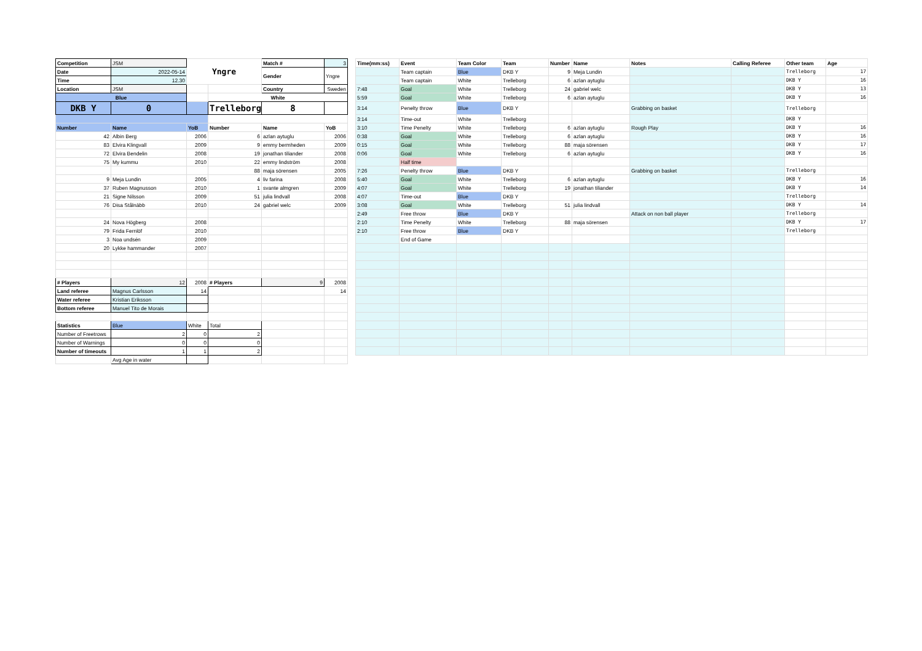| Competition | JSM | Yngre | | Match # | 3 |
| Date | 2022-05-14 | | | Gender | Yngre |
| Time | 12.30 | | | | |
| Location | JSM | | | Country | Sweden |
| Blue | | | White | | |
| DKB Y | 0 | | Trelleborg | 8 | |
| Number | Name | YoB | Number | Name | YoB |
| 42 | Albin Berg | 2006 | 6 | azlan aytuglu | 2006 |
| 83 | Elvira Klingvall | 2009 | 9 | emmy bermheden | 2009 |
| 72 | Elvira Bendelin | 2008 | 19 | jonathan tiliander | 2008 |
| 75 | My kummu | 2010 | 22 | emmy lindström | 2008 |
| | | | 88 | maja sörensen | 2005 |
| 9 | Meja Lundin | 2005 | 4 | liv farina | 2008 |
| 37 | Ruben Magnusson | 2010 | 1 | svante almgren | 2009 |
| 21 | Signe Nilsson | 2009 | 51 | julia lindvall | 2008 |
| 76 | Disa Stålnäbb | 2010 | 24 | gabriel welc | 2009 |
| 24 | Nova Högberg | 2008 | | | |
| 79 | Frida Fernlöf | 2010 | | | |
| 3 | Noa undsén | 2009 | | | |
| 20 | Lykke hammander | 2007 | | | |
| # Players | 12 | 2008 | # Players | 9 | 2008 |
| Land referee | Magnus Carlsson | 14 | | | 14 |
| Water referee | Kristian Eriksson | | | | |
| Bottom referee | Manuel Tito de Morais | | | | |
| Statistics | Blue | White | Total | | |
| Number of Freetrows | 2 | 0 | 2 | | |
| Number of Warnings | 0 | 0 | 0 | | |
| Number of timeouts | 1 | 1 | 2 | | |
| | Avg Age in water | | | | |
| Time(mm:ss) | Event | Team Color | Team | Number | Name | Notes | Calling Referee | Other team | Age |
| --- | --- | --- | --- | --- | --- | --- | --- | --- | --- |
| | Team captain | Blue | DKB Y | 9 | Meja Lundin | | | Trelleborg | 17 |
| | Team captain | White | Trelleborg | 6 | azlan aytuglu | | | DKB Y | 16 |
| 7:48 | Goal | White | Trelleborg | 24 | gabriel welc | | | DKB Y | 13 |
| 5:59 | Goal | White | Trelleborg | 6 | azlan aytuglu | | | DKB Y | 16 |
| 3:14 | Penelty throw | Blue | DKB Y | | | Grabbing on basket | | Trelleborg | |
| 3:14 | Time-out | White | Trelleborg | | | | | DKB Y | |
| 3:10 | Time Penelty | White | Trelleborg | 6 | azlan aytuglu | Rough Play | | DKB Y | 16 |
| 0:38 | Goal | White | Trelleborg | 6 | azlan aytuglu | | | DKB Y | 16 |
| 0:15 | Goal | White | Trelleborg | 88 | maja sörensen | | | DKB Y | 17 |
| 0:06 | Goal | White | Trelleborg | 6 | azlan aytuglu | | | DKB Y | 16 |
| | Half time | | | | | | | | |
| 7:26 | Penelty throw | Blue | DKB Y | | | Grabbing on basket | | Trelleborg | |
| 5:40 | Goal | White | Trelleborg | 6 | azlan aytuglu | | | DKB Y | 16 |
| 4:07 | Goal | White | Trelleborg | 19 | jonathan tiliander | | | DKB Y | 14 |
| 4:07 | Time-out | Blue | DKB Y | | | | | Trelleborg | |
| 3:08 | Goal | White | Trelleborg | 51 | julia lindvall | | | DKB Y | 14 |
| 2:49 | Free throw | Blue | DKB Y | | | Attack on non ball player | | Trelleborg | |
| 2:10 | Time Penelty | White | Trelleborg | 88 | maja sörensen | | | DKB Y | 17 |
| 2:10 | Free throw | Blue | DKB Y | | | | | Trelleborg | |
| | End of Game | | | | | | | | |